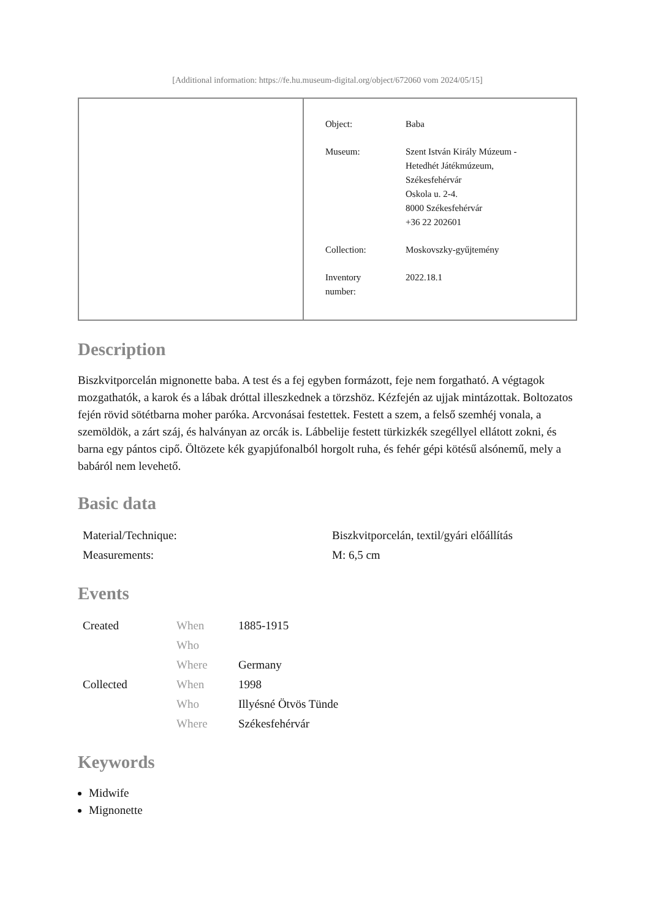[Additional information: https://fe.hu.museum-digital.org/object/672060 vom 2024/05/15]
| Object: | Baba |
| Museum: | Szent István Király Múzeum - Hetedhét Játékmúzeum, Székesfehérvár Oskola u. 2-4. 8000 Székesfehérvár +36 22 202601 |
| Collection: | Moskovszky-gyűjtemény |
| Inventory number: | 2022.18.1 |
Description
Biszkvitporcelán mignonette baba. A test és a fej egyben formázott, feje nem forgatható. A végtagok mozgathatók, a karok és a lábak dróttal illeszkednek a törzshöz. Kézfején az ujjak mintázottak. Boltozatos fején rövid sötétbarna moher paróka. Arcvonásai festettek. Festett a szem, a felső szemhéj vonala, a szemöldök, a zárt száj, és halványan az orcák is. Lábbelije festett türkizkék szegéllyel ellátott zokni, és barna egy pántos cipő. Öltözete kék gyapjúfonalból horgolt ruha, és fehér gépi kötésű alsónemű, mely a babáról nem levehető.
Basic data
| Material/Technique: | Biszkvitporcelán, textil/gyári előállítás |
| Measurements: | M: 6,5 cm |
Events
| Created | When | 1885-1915 |
| | Who | |
| | Where | Germany |
| Collected | When | 1998 |
| | Who | Illyésné Ötvös Tünde |
| | Where | Székesfehérvár |
Keywords
Midwife
Mignonette